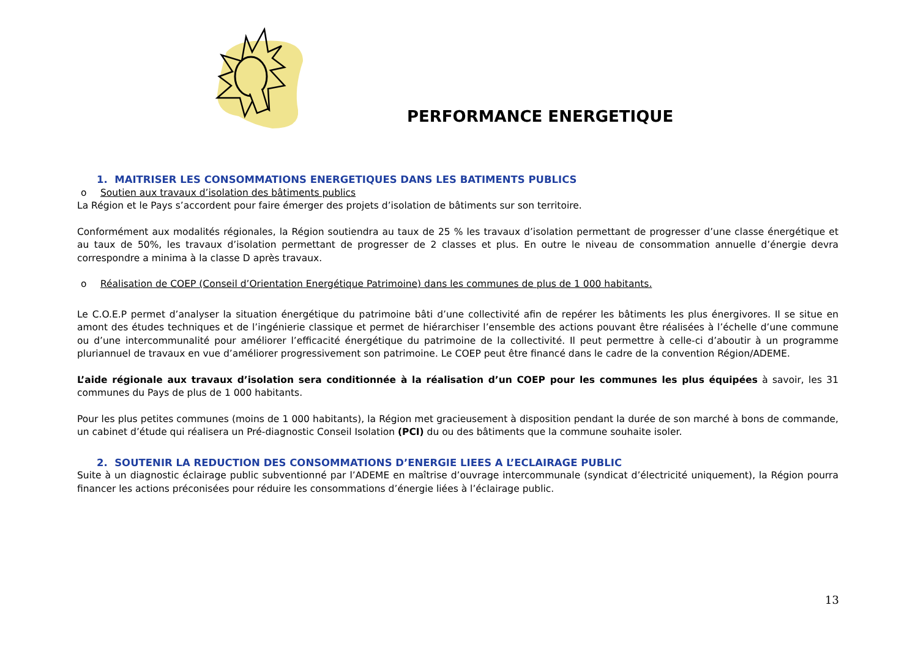PERFORMANCE ENERGETIQUE
1. MAITRISER LES CONSOMMATIONS ENERGETIQUES DANS LES BATIMENTS PUBLICS
o Soutien aux travaux d’isolation des bâtiments publics
La Région et le Pays s’accordent pour faire émerger des projets d’isolation de bâtiments sur son territoire.
Conformément aux modalités régionales, la Région soutiendra au taux de 25 % les travaux d’isolation permettant de progresser d’une classe énergétique et au taux de 50%, les travaux d’isolation permettant de progresser de 2 classes et plus. En outre le niveau de consommation annuelle d’énergie devra correspondre a minima à la classe D après travaux.
o Réalisation de COEP (Conseil d’Orientation Energétique Patrimoine) dans les communes de plus de 1 000 habitants.
Le C.O.E.P permet d’analyser la situation énergétique du patrimoine bâti d’une collectivité afin de repérer les bâtiments les plus énergivores. Il se situe en amont des études techniques et de l’ingénierie classique et permet de hiérarchiser l’ensemble des actions pouvant être réalisées à l’échelle d’une commune ou d’une intercommunalité pour améliorer l’efficacité énergétique du patrimoine de la collectivité. Il peut permettre à celle-ci d’aboutir à un programme pluriannuel de travaux en vue d’améliorer progressivement son patrimoine. Le COEP peut être financé dans le cadre de la convention Région/ADEME.
L’aide régionale aux travaux d’isolation sera conditionnée à la réalisation d’un COEP pour les communes les plus équipées à savoir, les 31 communes du Pays de plus de 1 000 habitants.
Pour les plus petites communes (moins de 1 000 habitants), la Région met gracieusement à disposition pendant la durée de son marché à bons de commande, un cabinet d’étude qui réalisera un Pré-diagnostic Conseil Isolation (PCI) du ou des bâtiments que la commune souhaite isoler.
2. SOUTENIR LA REDUCTION DES CONSOMMATIONS D’ENERGIE LIEES A L’ECLAIRAGE PUBLIC
Suite à un diagnostic éclairage public subventionné par l’ADEME en maîtrise d’ouvrage intercommunale (syndicat d’électricité uniquement), la Région pourra financer les actions préconisées pour réduire les consommations d’énergie liées à l’éclairage public.
13